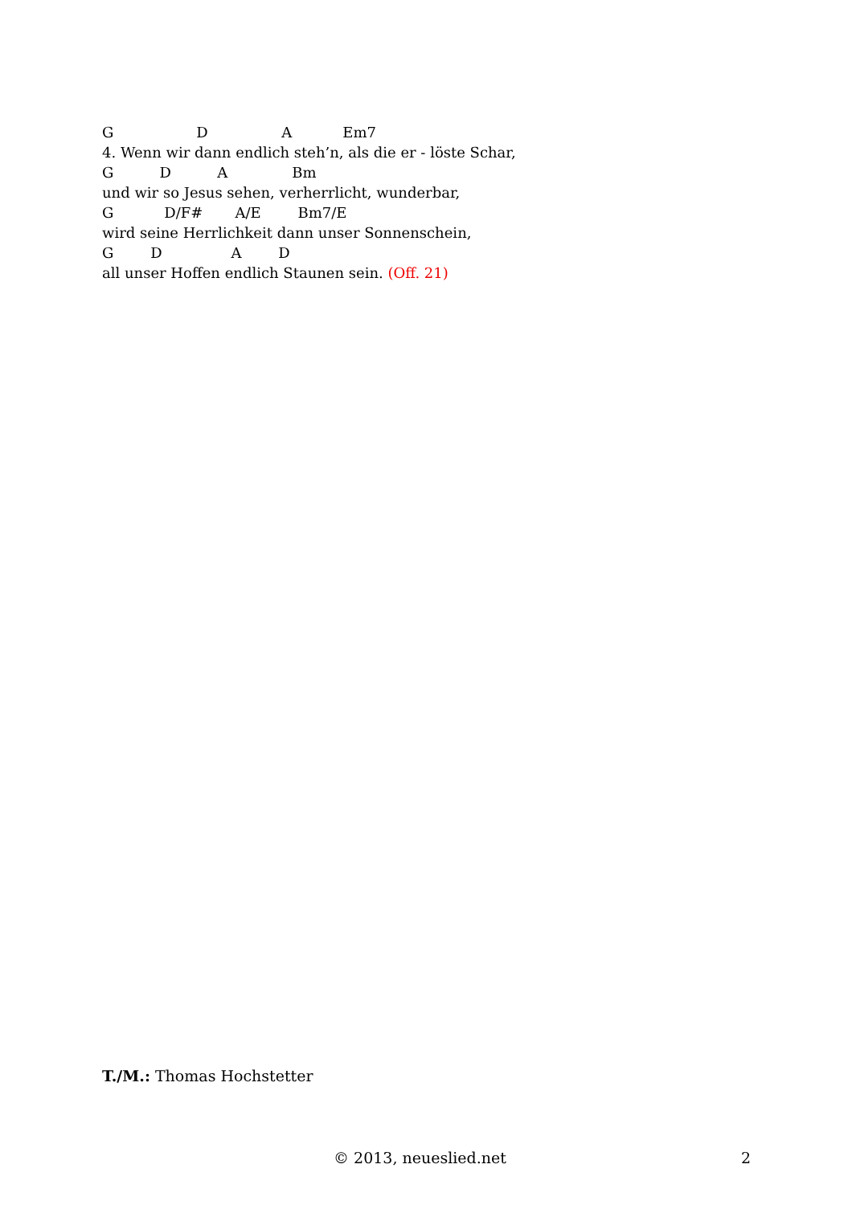G D A Em7
4. Wenn wir dann endlich steh’n, als die er - löste Schar,
G D A Bm
und wir so Jesus sehen, verherrlicht, wunderbar,
G D/F# A/E Bm7/E
wird seine Herrlichkeit dann unser Sonnenschein,
G D A D
all unser Hoffen endlich Staunen sein. (Off. 21)
T./M.: Thomas Hochstetter
© 2013, neueslied.net 2